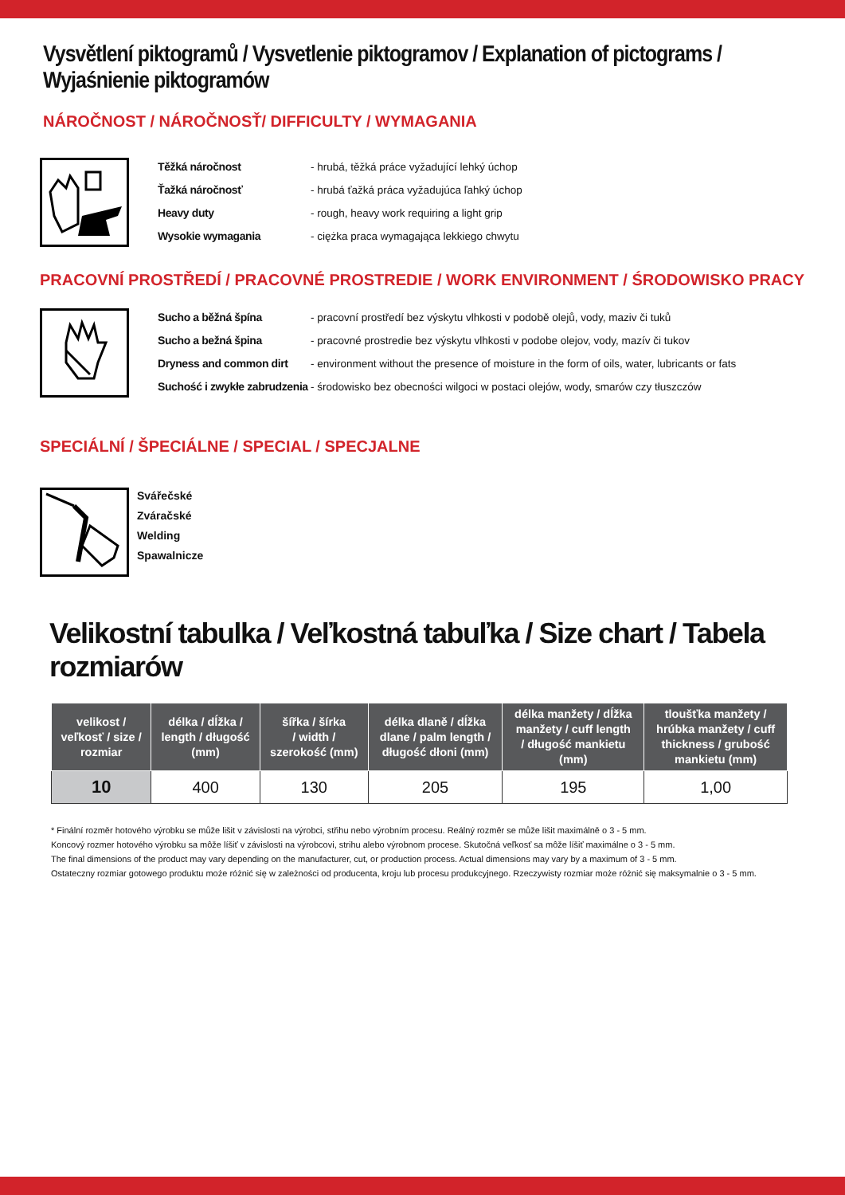Vysvětlení piktogramů / Vysvetlenie piktogramov / Explanation of pictograms / Wyjaśnienie piktogramów
NÁROČNOST / NÁROČNOSŤ/ DIFFICULTY / WYMAGANIA
Těžká náročnost - hrubá, těžká práce vyžadující lehký úchop Ťažká náročnosť - hrubá ťažká práca vyžadujúca ľahký úchop Heavy duty - rough, heavy work requiring a light grip Wysokie wymagania - ciężka praca wymagająca lekkiego chwytu
PRACOVNÍ PROSTŘEDÍ / PRACOVNÉ PROSTREDIE / WORK ENVIRONMENT / ŚRODOWISKO PRACY
Sucho a běžná špína - pracovní prostředí bez výskytu vlhkosti v podobě olejů, vody, maziv či tuků Sucho a bežná špina - pracovné prostredie bez výskytu vlhkosti v podobe olejov, vody, mazív či tukov Dryness and common dirt - environment without the presence of moisture in the form of oils, water, lubricants or fats Suchość i zwykłe zabrudzenia - środowisko bez obecności wilgoci w postaci olejów, wody, smarów czy tłuszczów
SPECIÁLNÍ / ŠPECIÁLNE / SPECIAL / SPECJALNE
Svářečské
Zváračské
Welding
Spawalnicze
Velikostní tabulka / Veľkostná tabuľka / Size chart / Tabela rozmiarów
| velikost / veľkosť / size / rozmiar | délka / dĺžka / length / długość (mm) | šířka / šírka / width / szerokość (mm) | délka dlaně / dĺžka dlane / palm length / długość dłoni (mm) | délka manžety / dĺžka manžety / cuff length / długość mankietu (mm) | tloušťka manžety / hrúbka manžety / cuff thickness / grubość mankietu (mm) |
| --- | --- | --- | --- | --- | --- |
| 10 | 400 | 130 | 205 | 195 | 1,00 |
* Finální rozměr hotového výrobku se může lišit v závislosti na výrobci, střihu nebo výrobním procesu. Reálný rozměr se může lišit maximálně o 3 - 5 mm.
Koncový rozmer hotového výrobku sa môže líšiť v závislosti na výrobcovi, strihu alebo výrobnom procese. Skutočná veľkosť sa môže líšiť maximálne o 3 - 5 mm.
The final dimensions of the product may vary depending on the manufacturer, cut, or production process. Actual dimensions may vary by a maximum of 3 - 5 mm.
Ostateczny rozmiar gotowego produktu może różnić się w zależności od producenta, kroju lub procesu produkcyjnego. Rzeczywisty rozmiar może różnić się maksymalnie o 3 - 5 mm.